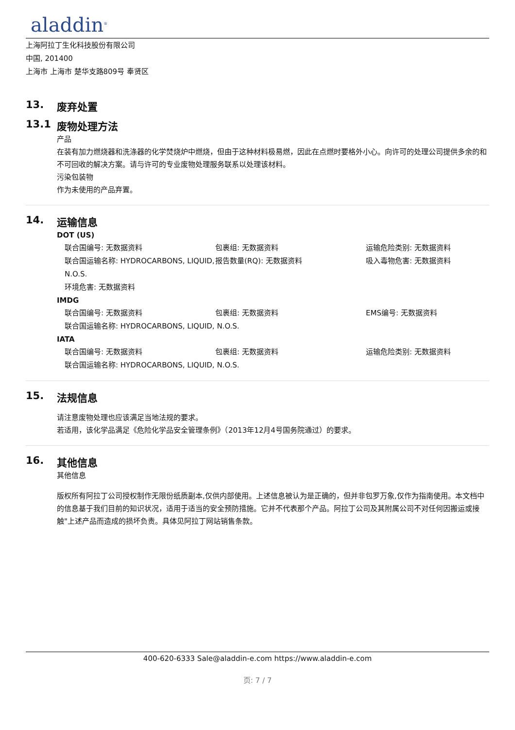aladdin<sup>®</sup>
上海阿拉丁生化科技股份有限公司
中国, 201400
上海市 上海市 楚华支路809号 奉贤区
13. 废弃处置
13.1 废物处理方法
产品
在装有加力燃烧器和洗涤器的化学焚烧炉中燃烧，但由于这种材料极易燃，因此在点燃时要格外小心。向许可的处理公司提供多余的和不可回收的解决方案。请与许可的专业废物处理服务联系以处理该材料。
污染包装物
作为未使用的产品弃置。
14. 运输信息
DOT (US)
联合国编号: 无数据资料
包裹组: 无数据资料
运输危险类别: 无数据资料
联合国运输名称: HYDROCARBONS, LIQUID, N.O.S.
报告数量(RQ): 无数据资料
吸入毒物危害: 无数据资料
环境危害: 无数据资料
IMDG
联合国编号: 无数据资料
包裹组: 无数据资料
EMS编号: 无数据资料
联合国运输名称: HYDROCARBONS, LIQUID, N.O.S.
IATA
联合国编号: 无数据资料
包裹组: 无数据资料
运输危险类别: 无数据资料
联合国运输名称: HYDROCARBONS, LIQUID, N.O.S.
15. 法规信息
请注意废物处理也应该满足当地法规的要求。
若适用，该化学品满足《危险化学品安全管理条例》（2013年12月4号国务院通过）的要求。
16. 其他信息
其他信息
版权所有阿拉丁公司授权制作无限份纸质副本,仅供内部使用。上述信息被认为是正确的，但并非包罗万象,仅作为指南使用。本文档中的信息基于我们目前的知识状况，适用于适当的安全预防措施。它并不代表那个产品。阿拉丁公司及其附属公司不对任何因搬运或接触"上述产品而造成的损坏负责。具体见阿拉丁网站销售条款。
400-620-6333 Sale@aladdin-e.com https://www.aladdin-e.com
页: 7 / 7